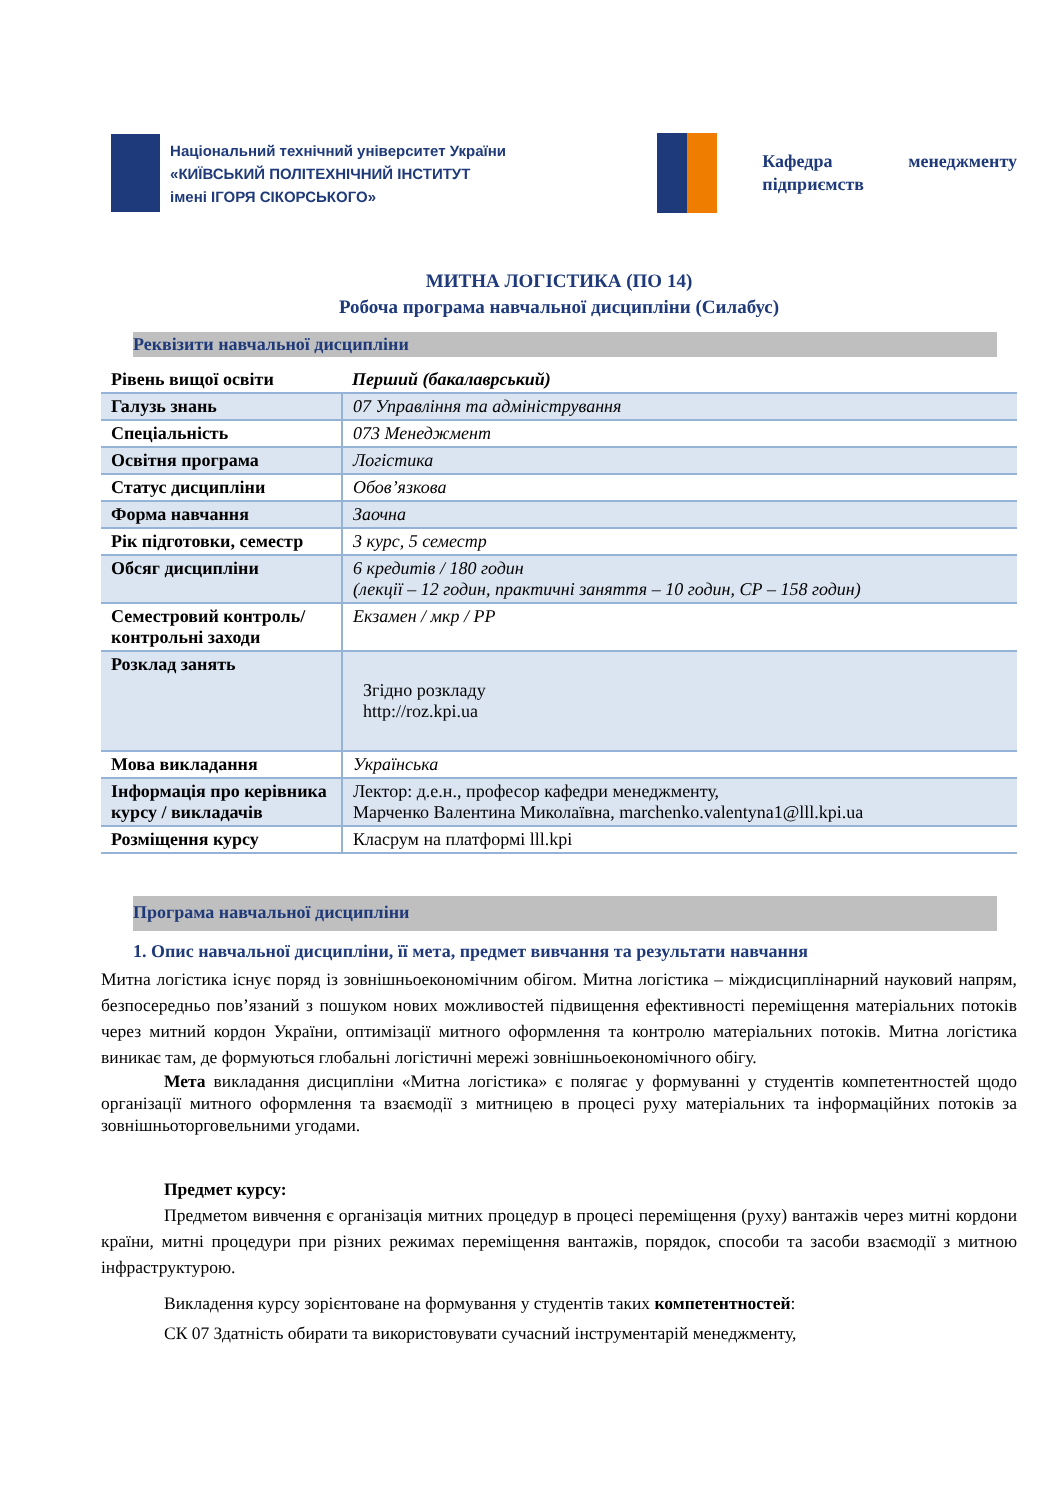Національний технічний університет України
«КИЇВСЬКИЙ ПОЛІТЕХНІЧНИЙ ІНСТИТУТ
імені ІГОРЯ СІКОРСЬКОГО»
Кафедра менеджменту
підприємств
МИТНА ЛОГІСТИКА (ПО 14)
Робоча програма навчальної дисципліни (Силабус)
Реквізити навчальної дисципліни
| Рівень вищої освіти | Перший (бакалаврський) |
| Галузь знань | 07 Управління та адміністрування |
| Спеціальність | 073 Менеджмент |
| Освітня програма | Логістика |
| Статус дисципліни | Обов’язкова |
| Форма навчання | Заочна |
| Рік підготовки, семестр | 3 курс, 5 семестр |
| Обсяг дисципліни | 6 кредитів / 180 годин (лекції – 12 годин, практичні заняття – 10 годин, СР – 158 годин) |
| Семестровий контроль/ контрольні заходи | Екзамен / мкр / РР |
| Розклад занять | Згідно розкладу http://roz.kpi.ua |
| Мова викладання | Українська |
| Інформація про керівника курсу / викладачів | Лектор: д.е.н., професор кафедри менеджменту, Марченко Валентина Миколаївна, marchenko.valentyna1@lll.kpi.ua |
| Розміщення курсу | Класрум на платформі lll.kpi |
Програма навчальної дисципліни
1. Опис навчальної дисципліни, її мета, предмет вивчання та результати навчання
Митна логістика існує поряд із зовнішньоекономічним обігом. Митна логістика – міждисциплінарний науковий напрям, безпосередньо пов’язаний з пошуком нових можливостей підвищення ефективності переміщення матеріальних потоків через митний кордон України, оптимізації митного оформлення та контролю матеріальних потоків. Митна логістика виникає там, де формуються глобальні логістичні мережі зовнішньоекономічного обігу.
Мета викладання дисципліни «Митна логістика» є полягає у формуванні у студентів компетентностей щодо організації митного оформлення та взаємодії з митницею в процесі руху матеріальних та інформаційних потоків за зовнішньоторговельними угодами.
Предмет курсу:
Предметом вивчення є організація митних процедур в процесі переміщення (руху) вантажів через митні кордони країни, митні процедури при різних режимах переміщення вантажів, порядок, способи та засоби взаємодії з митною інфраструктурою.
Викладення курсу зорієнтоване на формування у студентів таких компетентностей:
СК 07 Здатність обирати та використовувати сучасний інструментарій менеджменту,